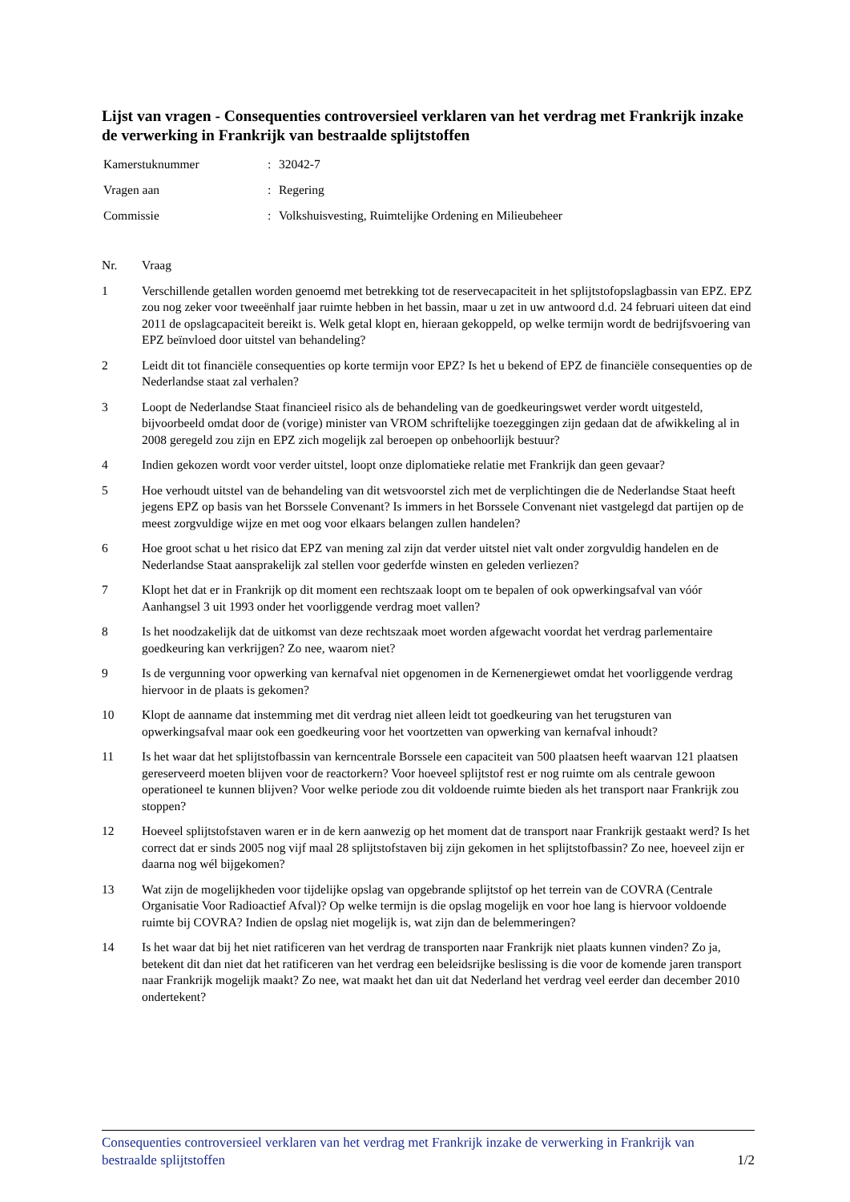Lijst van vragen - Consequenties controversieel verklaren van het verdrag met Frankrijk inzake de verwerking in Frankrijk van bestraalde splijtstoffen
| Kamerstuknummer | : | 32042-7 |
| Vragen aan | : | Regering |
| Commissie | : | Volkshuisvesting, Ruimtelijke Ordening en Milieubeheer |
| Nr. | Vraag |
| --- | --- |
| 1 | Verschillende getallen worden genoemd met betrekking tot de reservecapaciteit in het splijtstofopslagbassin van EPZ. EPZ zou nog zeker voor tweeënhalf jaar ruimte hebben in het bassin, maar u zet in uw antwoord d.d. 24 februari uiteen dat eind 2011 de opslagcapaciteit bereikt is. Welk getal klopt en, hieraan gekoppeld, op welke termijn wordt de bedrijfsvoering van EPZ beïnvloed door uitstel van behandeling? |
| 2 | Leidt dit tot financiële consequenties op korte termijn voor EPZ? Is het u bekend of EPZ de financiële consequenties op de Nederlandse staat zal verhalen? |
| 3 | Loopt de Nederlandse Staat financieel risico als de behandeling van de goedkeuringswet verder wordt uitgesteld, bijvoorbeeld omdat door de (vorige) minister van VROM schriftelijke toezeggingen zijn gedaan dat de afwikkeling al in 2008 geregeld zou zijn en EPZ zich mogelijk zal beroepen op onbehoorlijk bestuur? |
| 4 | Indien gekozen wordt voor verder uitstel, loopt onze diplomatieke relatie met Frankrijk dan geen gevaar? |
| 5 | Hoe verhoudt uitstel van de behandeling van dit wetsvoorstel zich met de verplichtingen die de Nederlandse Staat heeft jegens EPZ op basis van het Borssele Convenant? Is immers in het Borssele Convenant niet vastgelegd dat partijen op de meest zorgvuldige wijze en met oog voor elkaars belangen zullen handelen? |
| 6 | Hoe groot schat u het risico dat EPZ van mening zal zijn dat verder uitstel niet valt onder zorgvuldig handelen en de Nederlandse Staat aansprakelijk zal stellen voor gederfde winsten en geleden verliezen? |
| 7 | Klopt het dat er in Frankrijk op dit moment een rechtszaak loopt om te bepalen of ook opwerkingsafval van vóór Aanhangsel 3 uit 1993 onder het voorliggende verdrag moet vallen? |
| 8 | Is het noodzakelijk dat de uitkomst van deze rechtszaak moet worden afgewacht voordat het verdrag parlementaire goedkeuring kan verkrijgen? Zo nee, waarom niet? |
| 9 | Is de vergunning voor opwerking van kernafval niet opgenomen in de Kernenergiewet omdat het voorliggende verdrag hiervoor in de plaats is gekomen? |
| 10 | Klopt de aanname dat instemming met dit verdrag niet alleen leidt tot goedkeuring van het terugsturen van opwerkingsafval maar ook een goedkeuring voor het voortzetten van opwerking van kernafval inhoudt? |
| 11 | Is het waar dat het splijtstofbassin van kerncentrale Borssele een capaciteit van 500 plaatsen heeft waarvan 121 plaatsen gereserveerd moeten blijven voor de reactorkern? Voor hoeveel splijtstof rest er nog ruimte om als centrale gewoon operationeel te kunnen blijven? Voor welke periode zou dit voldoende ruimte bieden als het transport naar Frankrijk zou stoppen? |
| 12 | Hoeveel splijtstofstaven waren er in de kern aanwezig op het moment dat de transport naar Frankrijk gestaakt werd? Is het correct dat er sinds 2005 nog vijf maal 28 splijtstofstaven bij zijn gekomen in het splijtstofbassin? Zo nee, hoeveel zijn er daarna nog wél bijgekomen? |
| 13 | Wat zijn de mogelijkheden voor tijdelijke opslag van opgebrande splijtstof op het terrein van de COVRA (Centrale Organisatie Voor Radioactief Afval)? Op welke termijn is die opslag mogelijk en voor hoe lang is hiervoor voldoende ruimte bij COVRA? Indien de opslag niet mogelijk is, wat zijn dan de belemmeringen? |
| 14 | Is het waar dat bij het niet ratificeren van het verdrag de transporten naar Frankrijk niet plaats kunnen vinden? Zo ja, betekent dit dan niet dat het ratificeren van het verdrag een beleidsrijke beslissing is die voor de komende jaren transport naar Frankrijk mogelijk maakt? Zo nee, wat maakt het dan uit dat Nederland het verdrag veel eerder dan december 2010 ondertekent? |
Consequenties controversieel verklaren van het verdrag met Frankrijk inzake de verwerking in Frankrijk van bestraalde splijtstoffen 1/2